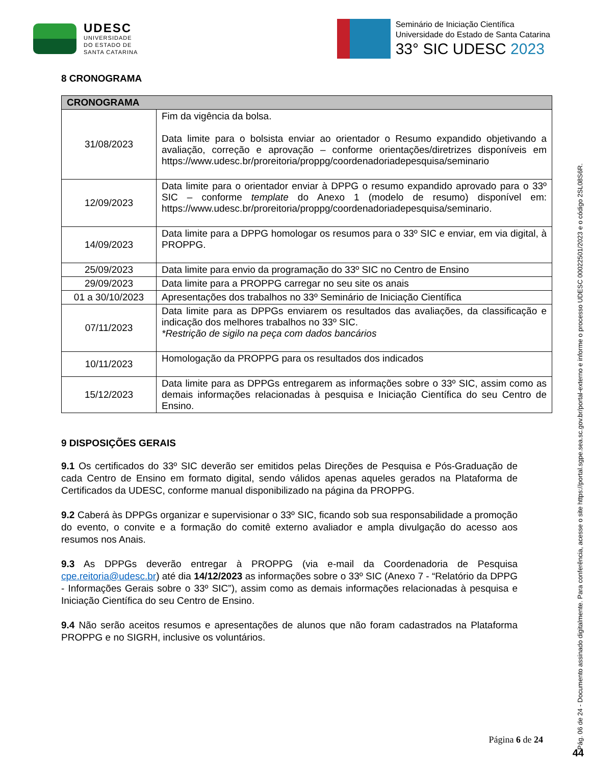UDESC
UNIVERSIDADE
DO ESTADO DE
SANTA CATARINA
Seminário de Iniciação Científica
Universidade do Estado de Santa Catarina
33° SIC UDESC 2023
8 CRONOGRAMA
| CRONOGRAMA | |
| --- | --- |
| 31/08/2023 | Fim da vigência da bolsa. Data limite para o bolsista enviar ao orientador o Resumo expandido objetivando a avaliação, correção e aprovação – conforme orientações/diretrizes disponíveis em https://www.udesc.br/proreitoria/proppg/coordenadoriadepesquisa/seminario |
| 12/09/2023 | Data limite para o orientador enviar à DPPG o resumo expandido aprovado para o 33º SIC – conforme template do Anexo 1 (modelo de resumo) disponível em: https://www.udesc.br/proreitoria/proppg/coordenadoriadepesquisa/seminario. |
| 14/09/2023 | Data limite para a DPPG homologar os resumos para o 33º SIC e enviar, em via digital, à PROPPG. |
| 25/09/2023 | Data limite para envio da programação do 33º SIC no Centro de Ensino |
| 29/09/2023 | Data limite para a PROPPG carregar no seu site os anais |
| 01 a 30/10/2023 | Apresentações dos trabalhos no 33º Seminário de Iniciação Científica |
| 07/11/2023 | Data limite para as DPPGs enviarem os resultados das avaliações, da classificação e indicação dos melhores trabalhos no 33º SIC. *Restrição de sigilo na peça com dados bancários |
| 10/11/2023 | Homologação da PROPPG para os resultados dos indicados |
| 15/12/2023 | Data limite para as DPPGs entregarem as informações sobre o 33º SIC, assim como as demais informações relacionadas à pesquisa e Iniciação Científica do seu Centro de Ensino. |
9 DISPOSIÇÕES GERAIS
9.1 Os certificados do 33º SIC deverão ser emitidos pelas Direções de Pesquisa e Pós-Graduação de cada Centro de Ensino em formato digital, sendo válidos apenas aqueles gerados na Plataforma de Certificados da UDESC, conforme manual disponibilizado na página da PROPPG.
9.2 Caberá às DPPGs organizar e supervisionar o 33º SIC, ficando sob sua responsabilidade a promoção do evento, o convite e a formação do comitê externo avaliador e ampla divulgação do acesso aos resumos nos Anais.
9.3 As DPPGs deverão entregar à PROPPG (via e-mail da Coordenadoria de Pesquisa cpe.reitoria@udesc.br) até dia 14/12/2023 as informações sobre o 33º SIC (Anexo 7 - “Relatório da DPPG - Informações Gerais sobre o 33º SIC”), assim como as demais informações relacionadas à pesquisa e Iniciação Científica do seu Centro de Ensino.
9.4 Não serão aceitos resumos e apresentações de alunos que não foram cadastrados na Plataforma PROPPG e no SIGRH, inclusive os voluntários.
Pág. 06 de 24 - Documento assinado digitalmente. Para conferência, acesse o site https://portal.sgpe.sea.sc.gov.br/portal-externo e informe o processo UDESC 00022501/2023 e o código 2SL08S6R.
Página 6 de 24
44